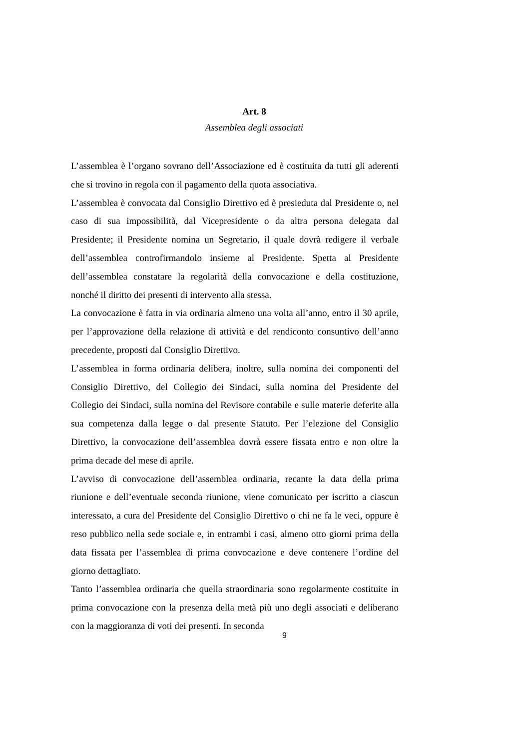Art. 8
Assemblea degli associati
L’assemblea è l’organo sovrano dell’Associazione ed è costituita da tutti gli aderenti che si trovino in regola con il pagamento della quota associativa.
L’assemblea è convocata dal Consiglio Direttivo ed è presieduta dal Presidente o, nel caso di sua impossibilità, dal Vicepresidente o da altra persona delegata dal Presidente; il Presidente nomina un Segretario, il quale dovrà redigere il verbale dell’assemblea controfirmandolo insieme al Presidente. Spetta al Presidente dell’assemblea constatare la regolarità della convocazione e della costituzione, nonché il diritto dei presenti di intervento alla stessa.
La convocazione è fatta in via ordinaria almeno una volta all’anno, entro il 30 aprile, per l’approvazione della relazione di attività e del rendiconto consuntivo dell’anno precedente, proposti dal Consiglio Direttivo.
L’assemblea in forma ordinaria delibera, inoltre, sulla nomina dei componenti del Consiglio Direttivo, del Collegio dei Sindaci, sulla nomina del Presidente del Collegio dei Sindaci, sulla nomina del Revisore contabile e sulle materie deferite alla sua competenza dalla legge o dal presente Statuto. Per l’elezione del Consiglio Direttivo, la convocazione dell’assemblea dovrà essere fissata entro e non oltre la prima decade del mese di aprile.
L’avviso di convocazione dell’assemblea ordinaria, recante la data della prima riunione e dell’eventuale seconda riunione, viene comunicato per iscritto a ciascun interessato, a cura del Presidente del Consiglio Direttivo o chi ne fa le veci, oppure è reso pubblico nella sede sociale e, in entrambi i casi, almeno otto giorni prima della data fissata per l’assemblea di prima convocazione e deve contenere l’ordine del giorno dettagliato.
Tanto l’assemblea ordinaria che quella straordinaria sono regolarmente costituite in prima convocazione con la presenza della metà più uno degli associati e deliberano con la maggioranza di voti dei presenti. In seconda
9